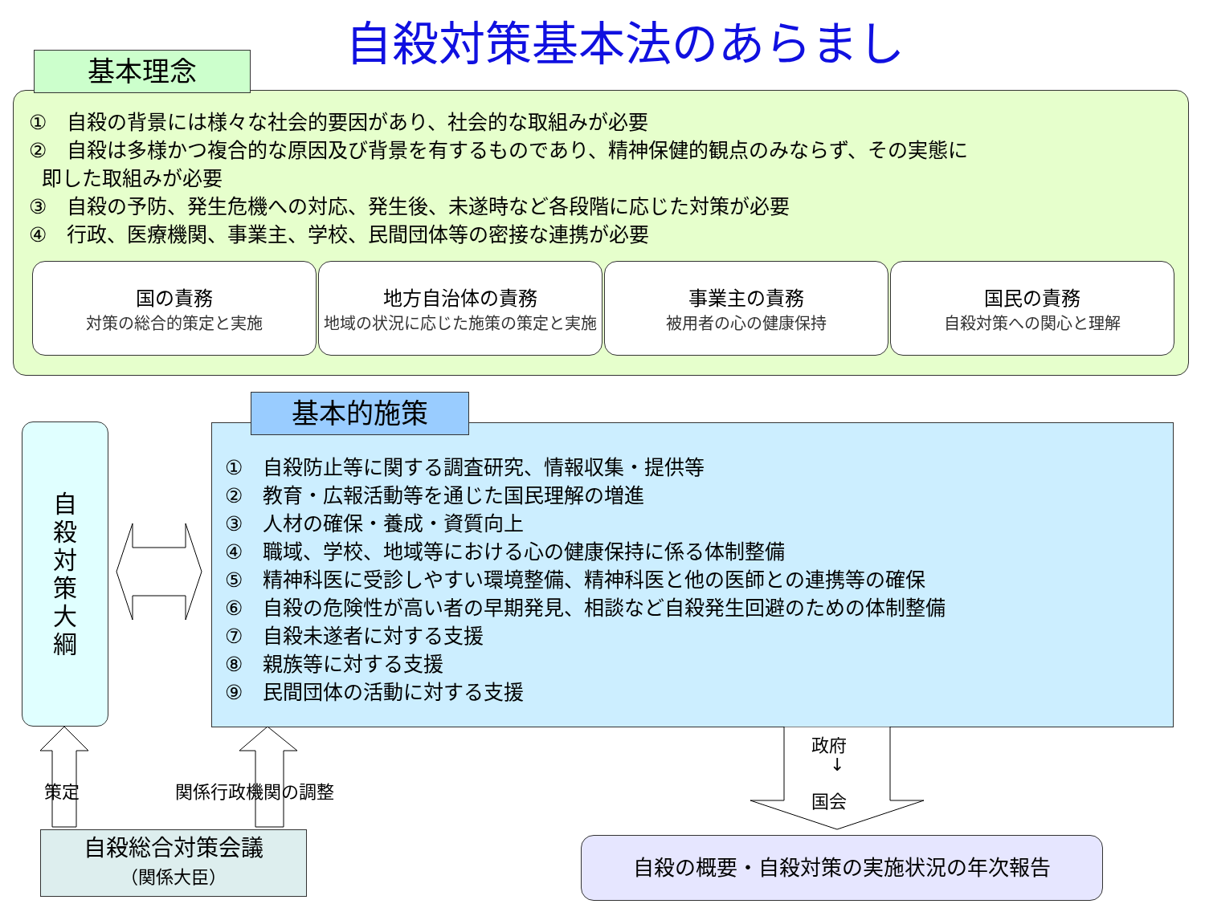自殺対策基本法のあらまし
基本理念
①　自殺の背景には様々な社会的要因があり、社会的な取組みが必要
②　自殺は多様かつ複合的な原因及び背景を有するものであり、精神保健的観点のみならず、その実態に
即した取組みが必要
③　自殺の予防、発生危機への対応、発生後、未遂時など各段階に応じた対策が必要
④　行政、医療機関、事業主、学校、民間団体等の密接な連携が必要
国の責務
対策の総合的策定と実施
地方自治体の責務
地域の状況に応じた施策の策定と実施
事業主の責務
被用者の心の健康保持
国民の責務
自殺対策への関心と理解
自
殺
対
策
大
綱
基本的施策
①　自殺防止等に関する調査研究、情報収集・提供等
②　教育・広報活動等を通じた国民理解の増進
③　人材の確保・養成・資質向上
④　職域、学校、地域等における心の健康保持に係る体制整備
⑤　精神科医に受診しやすい環境整備、精神科医と他の医師との連携等の確保
⑥　自殺の危険性が高い者の早期発見、相談など自殺発生回避のための体制整備
⑦　自殺未遂者に対する支援
⑧　親族等に対する支援
⑨　民間団体の活動に対する支援
策定 関係行政機関の調整
政府
↓
国会
自殺総合対策会議
（関係大臣）
自殺の概要・自殺対策の実施状況の年次報告